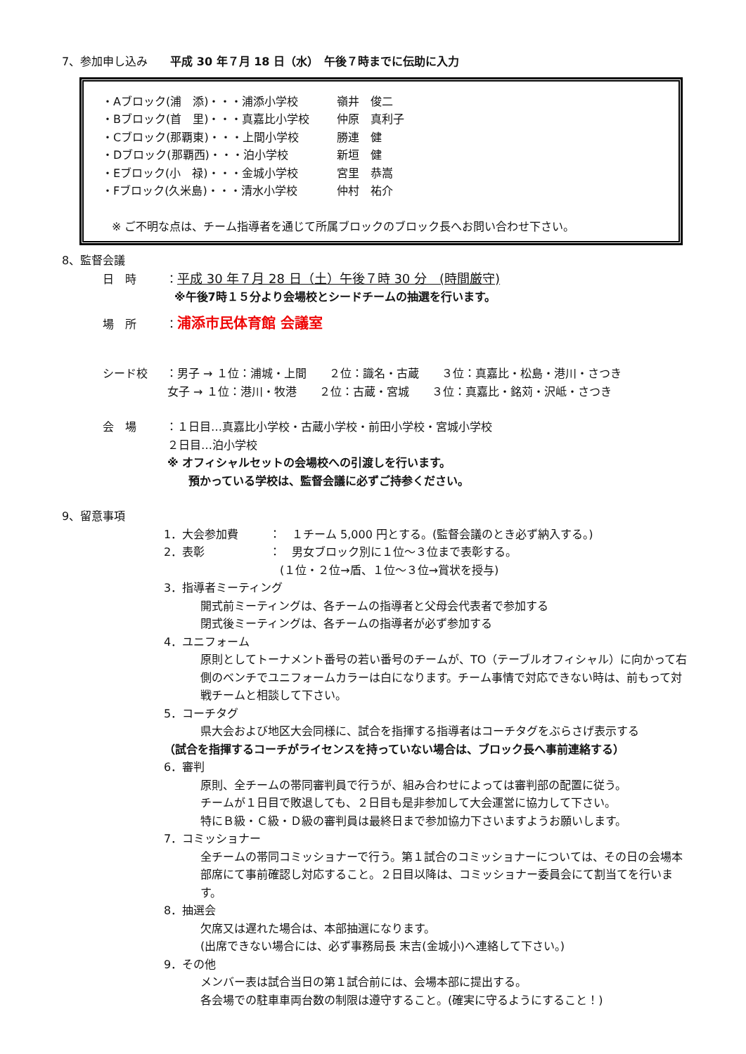7、参加申し込み　　平成 30 年７月 18 日（水）　午後７時までに伝助に入力
・Aブロック(浦　添)・・・浦添小学校 嶺井　俊二
・Bブロック(首　里)・・・真嘉比小学校 仲原　真利子
・Cブロック(那覇東)・・・上間小学校 勝連　健
・Dブロック(那覇西)・・・泊小学校 新垣　健
・Eブロック(小　禄)・・・金城小学校 宮里　恭嵩
・Fブロック(久米島)・・・清水小学校 仲村　祐介
※ ご不明な点は、チーム指導者を通じて所属ブロックのブロック長へお問い合わせ下さい。
8、監督会議
日　時 ：平成 30 年７月 28 日（土）午後７時 30 分　(時間厳守)
※午後7時１５分より会場校とシードチームの抽選を行います。
場　所 ：浦添市民体育館 会議室
シード校 ：男子 → １位：浦城・上間　　２位：識名・古蔵　　３位：真嘉比・松島・港川・さつき
女子 → １位：港川・牧港　　２位：古蔵・宮城　　３位：真嘉比・銘苅・沢岻・さつき
会　場 ：１日目…真嘉比小学校・古蔵小学校・前田小学校・宮城小学校
２日目…泊小学校
※ オフィシャルセットの会場校への引渡しを行います。
預かっている学校は、監督会議に必ずご持参ください。
9、留意事項
1．大会参加費 ：　１チーム 5,000 円とする。(監督会議のとき必ず納入する。)
2．表彰 ：　男女ブロック別に１位～３位まで表彰する。
(１位・２位→盾、１位～３位→賞状を授与)
3．指導者ミーティング
開式前ミーティングは、各チームの指導者と父母会代表者で参加する
閉式後ミーティングは、各チームの指導者が必ず参加する
4．ユニフォーム
原則としてトーナメント番号の若い番号のチームが、TO（テーブルオフィシャル）に向かって右側のベンチでユニフォームカラーは白になります。チーム事情で対応できない時は、前もって対戦チームと相談して下さい。
5．コーチタグ
県大会および地区大会同様に、試合を指揮する指導者はコーチタグをぶらさげ表示する
（試合を指揮するコーチがライセンスを持っていない場合は、ブロック長へ事前連絡する）
6．審判
原則、全チームの帯同審判員で行うが、組み合わせによっては審判部の配置に従う。
チームが１日目で敗退しても、２日目も是非参加して大会運営に協力して下さい。
特にＢ級・Ｃ級・Ｄ級の審判員は最終日まで参加協力下さいますようお願いします。
7．コミッショナー
全チームの帯同コミッショナーで行う。第１試合のコミッショナーについては、その日の会場本部席にて事前確認し対応すること。２日目以降は、コミッショナー委員会にて割当てを行います。
8．抽選会
欠席又は遅れた場合は、本部抽選になります。
(出席できない場合には、必ず事務局長 末吉(金城小)へ連絡して下さい。)
9．その他
メンバー表は試合当日の第１試合前には、会場本部に提出する。
各会場での駐車車両台数の制限は遵守すること。(確実に守るようにすること！)